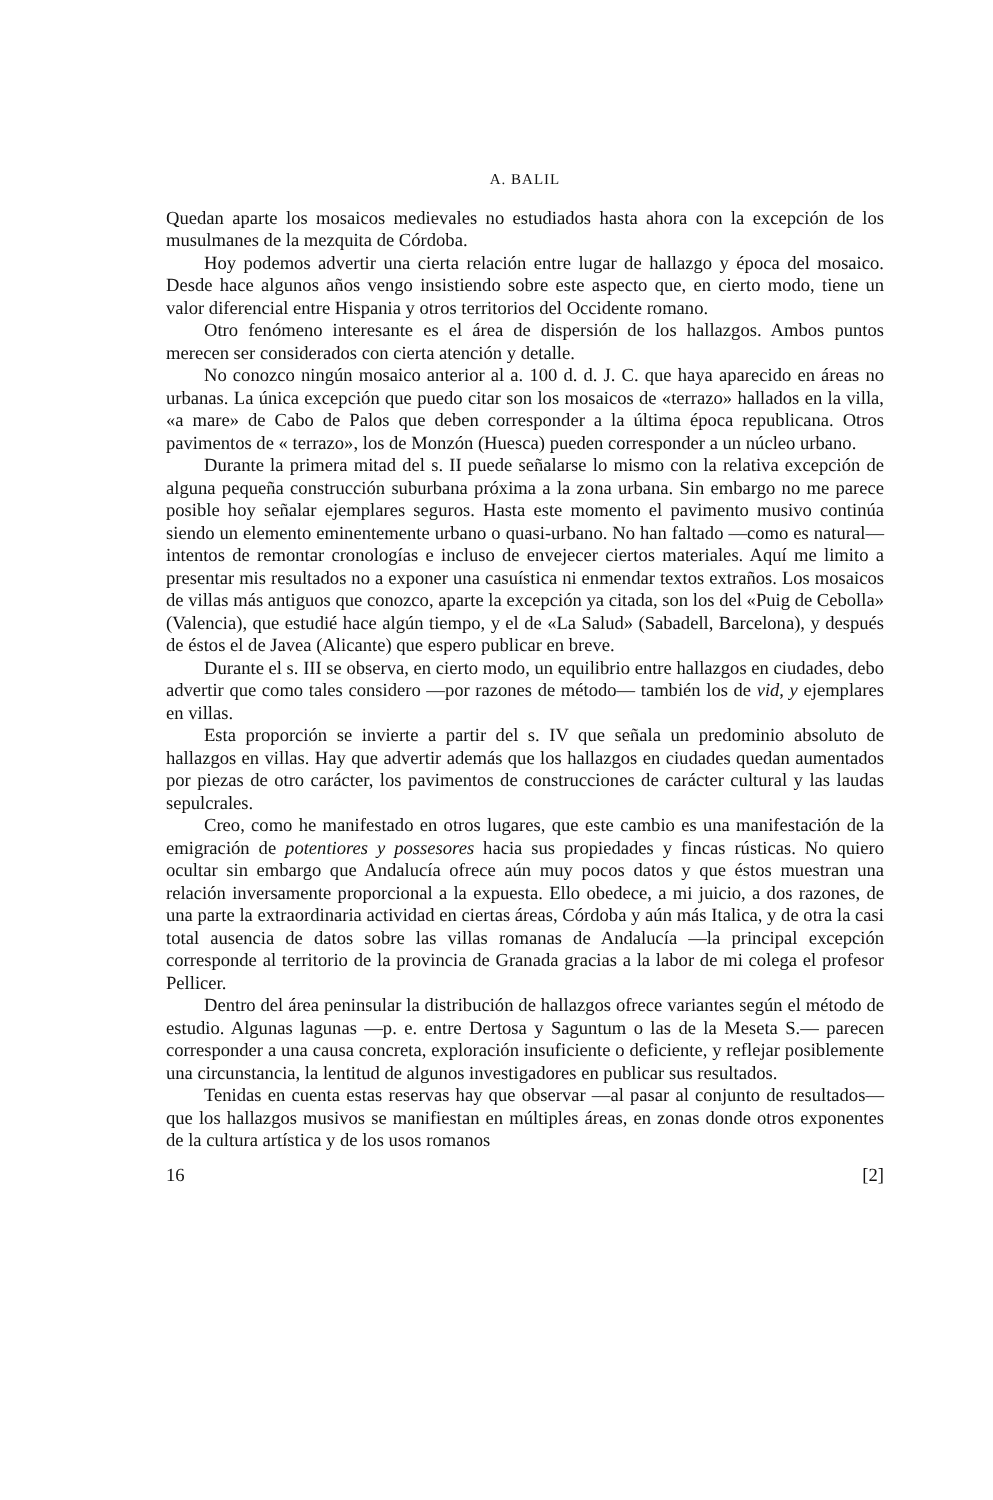A. BALIL
Quedan aparte los mosaicos medievales no estudiados hasta ahora con la excepción de los musulmanes de la mezquita de Córdoba.
Hoy podemos advertir una cierta relación entre lugar de hallazgo y época del mosaico. Desde hace algunos años vengo insistiendo sobre este aspecto que, en cierto modo, tiene un valor diferencial entre Hispania y otros territorios del Occidente romano.
Otro fenómeno interesante es el área de dispersión de los hallazgos. Ambos puntos merecen ser considerados con cierta atención y detalle.
No conozco ningún mosaico anterior al a. 100 d. d. J. C. que haya aparecido en áreas no urbanas. La única excepción que puedo citar son los mosaicos de «terrazo» hallados en la villa, «a mare» de Cabo de Palos que deben corresponder a la última época republicana. Otros pavimentos de « terrazo», los de Monzón (Huesca) pueden corresponder a un núcleo urbano.
Durante la primera mitad del s. II puede señalarse lo mismo con la relativa excepción de alguna pequeña construcción suburbana próxima a la zona urbana. Sin embargo no me parece posible hoy señalar ejemplares seguros. Hasta este momento el pavimento musivo continúa siendo un elemento eminentemente urbano o quasi-urbano. No han faltado —como es natural— intentos de remontar cronologías e incluso de envejecer ciertos materiales. Aquí me limito a presentar mis resultados no a exponer una casuística ni enmendar textos extraños. Los mosaicos de villas más antiguos que conozco, aparte la excepción ya citada, son los del «Puig de Cebolla» (Valencia), que estudié hace algún tiempo, y el de «La Salud» (Sabadell, Barcelona), y después de éstos el de Javea (Alicante) que espero publicar en breve.
Durante el s. III se observa, en cierto modo, un equilibrio entre hallazgos en ciudades, debo advertir que como tales considero —por razones de método— también los de vid, y ejemplares en villas.
Esta proporción se invierte a partir del s. IV que señala un predominio absoluto de hallazgos en villas. Hay que advertir además que los hallazgos en ciudades quedan aumentados por piezas de otro carácter, los pavimentos de construcciones de carácter cultural y las laudas sepulcrales.
Creo, como he manifestado en otros lugares, que este cambio es una manifestación de la emigración de potentiores y possesores hacia sus propiedades y fincas rústicas. No quiero ocultar sin embargo que Andalucía ofrece aún muy pocos datos y que éstos muestran una relación inversamente proporcional a la expuesta. Ello obedece, a mi juicio, a dos razones, de una parte la extraordinaria actividad en ciertas áreas, Córdoba y aún más Italica, y de otra la casi total ausencia de datos sobre las villas romanas de Andalucía —la principal excepción corresponde al territorio de la provincia de Granada gracias a la labor de mi colega el profesor Pellicer.
Dentro del área peninsular la distribución de hallazgos ofrece variantes según el método de estudio. Algunas lagunas —p. e. entre Dertosa y Saguntum o las de la Meseta S.— parecen corresponder a una causa concreta, exploración insuficiente o deficiente, y reflejar posiblemente una circunstancia, la lentitud de algunos investigadores en publicar sus resultados.
Tenidas en cuenta estas reservas hay que observar —al pasar al conjunto de resultados— que los hallazgos musivos se manifiestan en múltiples áreas, en zonas donde otros exponentes de la cultura artística y de los usos romanos
16 [2]